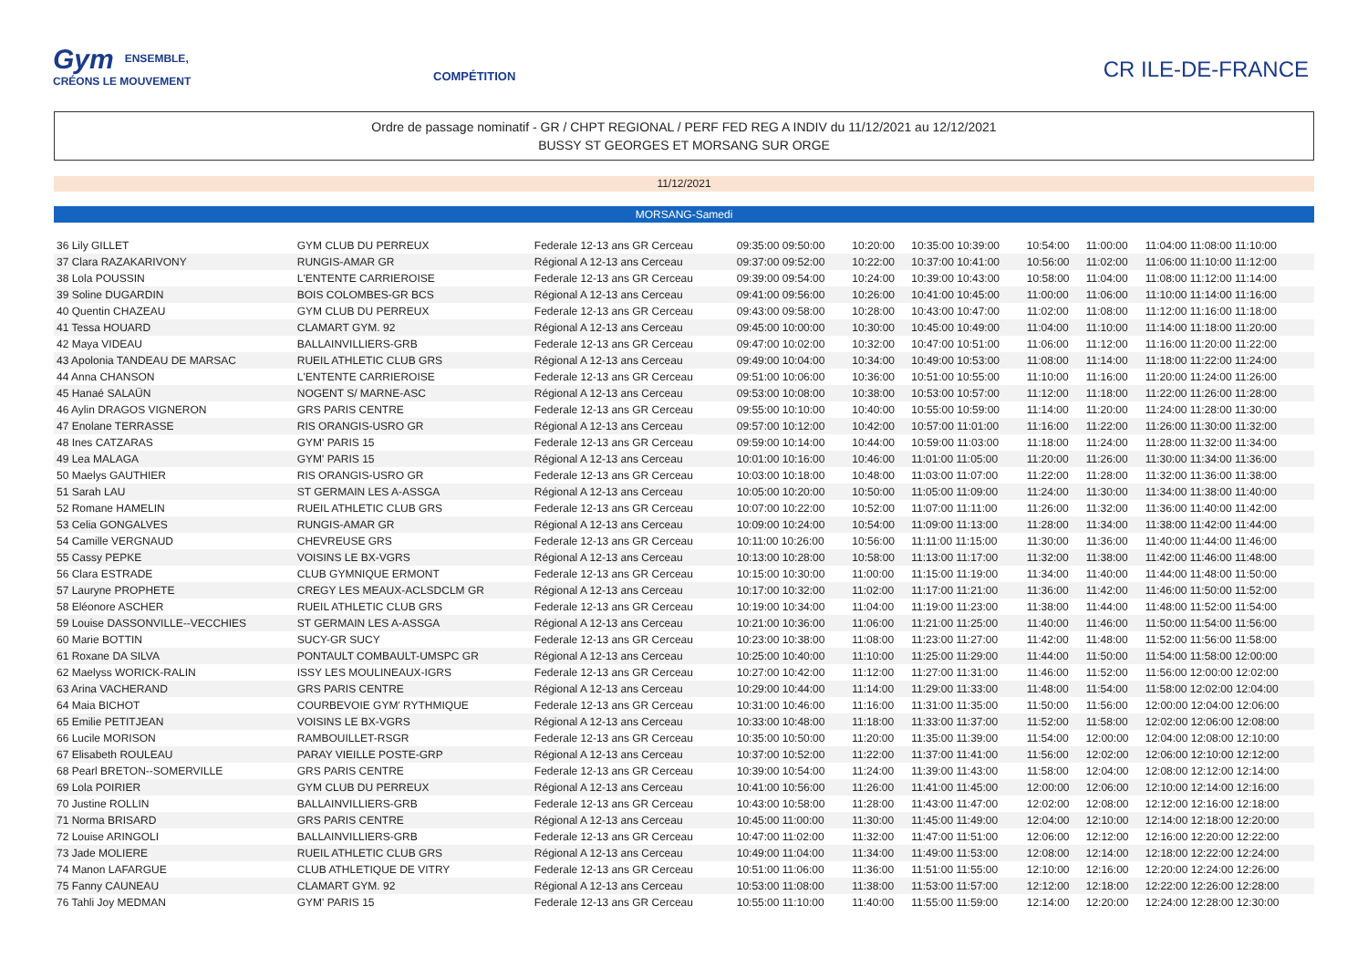Gym ENSEMBLE,
CRÉONS LE MOUVEMENT
COMPÉTITION CR ILE-DE-FRANCE
Ordre de passage nominatif - GR / CHPT REGIONAL / PERF FED REG A INDIV du 11/12/2021 au 12/12/2021
BUSSY ST GEORGES ET MORSANG SUR ORGE
11/12/2021
MORSANG-Samedi
| 36 Lily GILLET | GYM CLUB DU PERREUX | Federale 12-13 ans GR Cerceau | 09:35:00 09:50:00 | 10:20:00 | 10:35:00 10:39:00 | 10:54:00 | 11:00:00 | 11:04:00 11:08:00 11:10:00 |
| 37 Clara RAZAKARIVONY | RUNGIS-AMAR GR | Régional A 12-13 ans Cerceau | 09:37:00 09:52:00 | 10:22:00 | 10:37:00 10:41:00 | 10:56:00 | 11:02:00 | 11:06:00 11:10:00 11:12:00 |
| 38 Lola POUSSIN | L'ENTENTE CARRIEROISE | Federale 12-13 ans GR Cerceau | 09:39:00 09:54:00 | 10:24:00 | 10:39:00 10:43:00 | 10:58:00 | 11:04:00 | 11:08:00 11:12:00 11:14:00 |
| 39 Soline DUGARDIN | BOIS COLOMBES-GR BCS | Régional A 12-13 ans Cerceau | 09:41:00 09:56:00 | 10:26:00 | 10:41:00 10:45:00 | 11:00:00 | 11:06:00 | 11:10:00 11:14:00 11:16:00 |
| 40 Quentin CHAZEAU | GYM CLUB DU PERREUX | Federale 12-13 ans GR Cerceau | 09:43:00 09:58:00 | 10:28:00 | 10:43:00 10:47:00 | 11:02:00 | 11:08:00 | 11:12:00 11:16:00 11:18:00 |
| 41 Tessa HOUARD | CLAMART GYM. 92 | Régional A 12-13 ans Cerceau | 09:45:00 10:00:00 | 10:30:00 | 10:45:00 10:49:00 | 11:04:00 | 11:10:00 | 11:14:00 11:18:00 11:20:00 |
| 42 Maya VIDEAU | BALLAINVILLIERS-GRB | Federale 12-13 ans GR Cerceau | 09:47:00 10:02:00 | 10:32:00 | 10:47:00 10:51:00 | 11:06:00 | 11:12:00 | 11:16:00 11:20:00 11:22:00 |
| 43 Apolonia TANDEAU DE MARSAC | RUEIL ATHLETIC CLUB GRS | Régional A 12-13 ans Cerceau | 09:49:00 10:04:00 | 10:34:00 | 10:49:00 10:53:00 | 11:08:00 | 11:14:00 | 11:18:00 11:22:00 11:24:00 |
| 44 Anna CHANSON | L'ENTENTE CARRIEROISE | Federale 12-13 ans GR Cerceau | 09:51:00 10:06:00 | 10:36:00 | 10:51:00 10:55:00 | 11:10:00 | 11:16:00 | 11:20:00 11:24:00 11:26:00 |
| 45 Hanaé SALAÜN | NOGENT S/ MARNE-ASC | Régional A 12-13 ans Cerceau | 09:53:00 10:08:00 | 10:38:00 | 10:53:00 10:57:00 | 11:12:00 | 11:18:00 | 11:22:00 11:26:00 11:28:00 |
| 46 Aylin DRAGOS VIGNERON | GRS PARIS CENTRE | Federale 12-13 ans GR Cerceau | 09:55:00 10:10:00 | 10:40:00 | 10:55:00 10:59:00 | 11:14:00 | 11:20:00 | 11:24:00 11:28:00 11:30:00 |
| 47 Enolane TERRASSE | RIS ORANGIS-USRO GR | Régional A 12-13 ans Cerceau | 09:57:00 10:12:00 | 10:42:00 | 10:57:00 11:01:00 | 11:16:00 | 11:22:00 | 11:26:00 11:30:00 11:32:00 |
| 48 Ines CATZARAS | GYM' PARIS 15 | Federale 12-13 ans GR Cerceau | 09:59:00 10:14:00 | 10:44:00 | 10:59:00 11:03:00 | 11:18:00 | 11:24:00 | 11:28:00 11:32:00 11:34:00 |
| 49 Lea MALAGA | GYM' PARIS 15 | Régional A 12-13 ans Cerceau | 10:01:00 10:16:00 | 10:46:00 | 11:01:00 11:05:00 | 11:20:00 | 11:26:00 | 11:30:00 11:34:00 11:36:00 |
| 50 Maelys GAUTHIER | RIS ORANGIS-USRO GR | Federale 12-13 ans GR Cerceau | 10:03:00 10:18:00 | 10:48:00 | 11:03:00 11:07:00 | 11:22:00 | 11:28:00 | 11:32:00 11:36:00 11:38:00 |
| 51 Sarah LAU | ST GERMAIN LES A-ASSGA | Régional A 12-13 ans Cerceau | 10:05:00 10:20:00 | 10:50:00 | 11:05:00 11:09:00 | 11:24:00 | 11:30:00 | 11:34:00 11:38:00 11:40:00 |
| 52 Romane HAMELIN | RUEIL ATHLETIC CLUB GRS | Federale 12-13 ans GR Cerceau | 10:07:00 10:22:00 | 10:52:00 | 11:07:00 11:11:00 | 11:26:00 | 11:32:00 | 11:36:00 11:40:00 11:42:00 |
| 53 Celia GONGALVES | RUNGIS-AMAR GR | Régional A 12-13 ans Cerceau | 10:09:00 10:24:00 | 10:54:00 | 11:09:00 11:13:00 | 11:28:00 | 11:34:00 | 11:38:00 11:42:00 11:44:00 |
| 54 Camille VERGNAUD | CHEVREUSE GRS | Federale 12-13 ans GR Cerceau | 10:11:00 10:26:00 | 10:56:00 | 11:11:00 11:15:00 | 11:30:00 | 11:36:00 | 11:40:00 11:44:00 11:46:00 |
| 55 Cassy PEPKE | VOISINS LE BX-VGRS | Régional A 12-13 ans Cerceau | 10:13:00 10:28:00 | 10:58:00 | 11:13:00 11:17:00 | 11:32:00 | 11:38:00 | 11:42:00 11:46:00 11:48:00 |
| 56 Clara ESTRADE | CLUB GYMNIQUE ERMONT | Federale 12-13 ans GR Cerceau | 10:15:00 10:30:00 | 11:00:00 | 11:15:00 11:19:00 | 11:34:00 | 11:40:00 | 11:44:00 11:48:00 11:50:00 |
| 57 Lauryne PROPHETE | CREGY LES MEAUX-ACLSDCLM GR | Régional A 12-13 ans Cerceau | 10:17:00 10:32:00 | 11:02:00 | 11:17:00 11:21:00 | 11:36:00 | 11:42:00 | 11:46:00 11:50:00 11:52:00 |
| 58 Eléonore ASCHER | RUEIL ATHLETIC CLUB GRS | Federale 12-13 ans GR Cerceau | 10:19:00 10:34:00 | 11:04:00 | 11:19:00 11:23:00 | 11:38:00 | 11:44:00 | 11:48:00 11:52:00 11:54:00 |
| 59 Louise DASSONVILLE--VECCHIES | ST GERMAIN LES A-ASSGA | Régional A 12-13 ans Cerceau | 10:21:00 10:36:00 | 11:06:00 | 11:21:00 11:25:00 | 11:40:00 | 11:46:00 | 11:50:00 11:54:00 11:56:00 |
| 60 Marie BOTTIN | SUCY-GR SUCY | Federale 12-13 ans GR Cerceau | 10:23:00 10:38:00 | 11:08:00 | 11:23:00 11:27:00 | 11:42:00 | 11:48:00 | 11:52:00 11:56:00 11:58:00 |
| 61 Roxane DA SILVA | PONTAULT COMBAULT-UMSPC GR | Régional A 12-13 ans Cerceau | 10:25:00 10:40:00 | 11:10:00 | 11:25:00 11:29:00 | 11:44:00 | 11:50:00 | 11:54:00 11:58:00 12:00:00 |
| 62 Maelyss WORICK-RALIN | ISSY LES MOULINEAUX-IGRS | Federale 12-13 ans GR Cerceau | 10:27:00 10:42:00 | 11:12:00 | 11:27:00 11:31:00 | 11:46:00 | 11:52:00 | 11:56:00 12:00:00 12:02:00 |
| 63 Arina VACHERAND | GRS PARIS CENTRE | Régional A 12-13 ans Cerceau | 10:29:00 10:44:00 | 11:14:00 | 11:29:00 11:33:00 | 11:48:00 | 11:54:00 | 11:58:00 12:02:00 12:04:00 |
| 64 Maia BICHOT | COURBEVOIE GYM' RYTHMIQUE | Federale 12-13 ans GR Cerceau | 10:31:00 10:46:00 | 11:16:00 | 11:31:00 11:35:00 | 11:50:00 | 11:56:00 | 12:00:00 12:04:00 12:06:00 |
| 65 Emilie PETITJEAN | VOISINS LE BX-VGRS | Régional A 12-13 ans Cerceau | 10:33:00 10:48:00 | 11:18:00 | 11:33:00 11:37:00 | 11:52:00 | 11:58:00 | 12:02:00 12:06:00 12:08:00 |
| 66 Lucile MORISON | RAMBOUILLET-RSGR | Federale 12-13 ans GR Cerceau | 10:35:00 10:50:00 | 11:20:00 | 11:35:00 11:39:00 | 11:54:00 | 12:00:00 | 12:04:00 12:08:00 12:10:00 |
| 67 Elisabeth ROULEAU | PARAY VIEILLE POSTE-GRP | Régional A 12-13 ans Cerceau | 10:37:00 10:52:00 | 11:22:00 | 11:37:00 11:41:00 | 11:56:00 | 12:02:00 | 12:06:00 12:10:00 12:12:00 |
| 68 Pearl BRETON--SOMERVILLE | GRS PARIS CENTRE | Federale 12-13 ans GR Cerceau | 10:39:00 10:54:00 | 11:24:00 | 11:39:00 11:43:00 | 11:58:00 | 12:04:00 | 12:08:00 12:12:00 12:14:00 |
| 69 Lola POIRIER | GYM CLUB DU PERREUX | Régional A 12-13 ans Cerceau | 10:41:00 10:56:00 | 11:26:00 | 11:41:00 11:45:00 | 12:00:00 | 12:06:00 | 12:10:00 12:14:00 12:16:00 |
| 70 Justine ROLLIN | BALLAINVILLIERS-GRB | Federale 12-13 ans GR Cerceau | 10:43:00 10:58:00 | 11:28:00 | 11:43:00 11:47:00 | 12:02:00 | 12:08:00 | 12:12:00 12:16:00 12:18:00 |
| 71 Norma BRISARD | GRS PARIS CENTRE | Régional A 12-13 ans Cerceau | 10:45:00 11:00:00 | 11:30:00 | 11:45:00 11:49:00 | 12:04:00 | 12:10:00 | 12:14:00 12:18:00 12:20:00 |
| 72 Louise ARINGOLI | BALLAINVILLIERS-GRB | Federale 12-13 ans GR Cerceau | 10:47:00 11:02:00 | 11:32:00 | 11:47:00 11:51:00 | 12:06:00 | 12:12:00 | 12:16:00 12:20:00 12:22:00 |
| 73 Jade MOLIERE | RUEIL ATHLETIC CLUB GRS | Régional A 12-13 ans Cerceau | 10:49:00 11:04:00 | 11:34:00 | 11:49:00 11:53:00 | 12:08:00 | 12:14:00 | 12:18:00 12:22:00 12:24:00 |
| 74 Manon LAFARGUE | CLUB ATHLETIQUE DE VITRY | Federale 12-13 ans GR Cerceau | 10:51:00 11:06:00 | 11:36:00 | 11:51:00 11:55:00 | 12:10:00 | 12:16:00 | 12:20:00 12:24:00 12:26:00 |
| 75 Fanny CAUNEAU | CLAMART GYM. 92 | Régional A 12-13 ans Cerceau | 10:53:00 11:08:00 | 11:38:00 | 11:53:00 11:57:00 | 12:12:00 | 12:18:00 | 12:22:00 12:26:00 12:28:00 |
| 76 Tahli Joy MEDMAN | GYM' PARIS 15 | Federale 12-13 ans GR Cerceau | 10:55:00 11:10:00 | 11:40:00 | 11:55:00 11:59:00 | 12:14:00 | 12:20:00 | 12:24:00 12:28:00 12:30:00 |